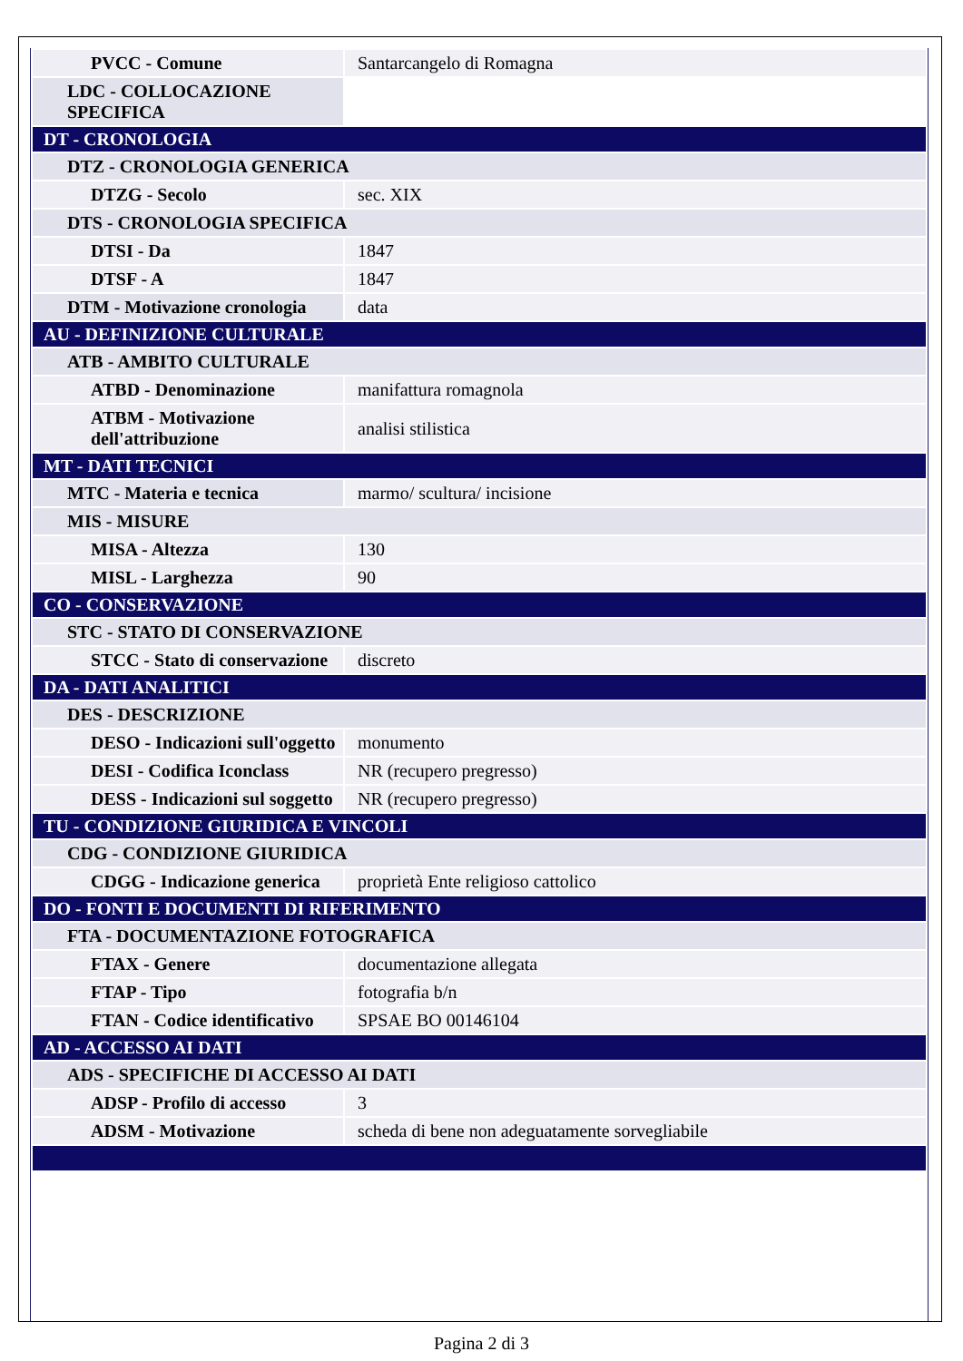| PVCC - Comune | Santarcangelo di Romagna |
| LDC - COLLOCAZIONE SPECIFICA | |
| DT - CRONOLOGIA | |
| DTZ - CRONOLOGIA GENERICA | |
| DTZG - Secolo | sec. XIX |
| DTS - CRONOLOGIA SPECIFICA | |
| DTSI - Da | 1847 |
| DTSF - A | 1847 |
| DTM - Motivazione cronologia | data |
| AU - DEFINIZIONE CULTURALE | |
| ATB - AMBITO CULTURALE | |
| ATBD - Denominazione | manifattura romagnola |
| ATBM - Motivazione dell'attribuzione | analisi stilistica |
| MT - DATI TECNICI | |
| MTC - Materia e tecnica | marmo/ scultura/ incisione |
| MIS - MISURE | |
| MISA - Altezza | 130 |
| MISL - Larghezza | 90 |
| CO - CONSERVAZIONE | |
| STC - STATO DI CONSERVAZIONE | |
| STCC - Stato di conservazione | discreto |
| DA - DATI ANALITICI | |
| DES - DESCRIZIONE | |
| DESO - Indicazioni sull'oggetto | monumento |
| DESI - Codifica Iconclass | NR (recupero pregresso) |
| DESS - Indicazioni sul soggetto | NR (recupero pregresso) |
| TU - CONDIZIONE GIURIDICA E VINCOLI | |
| CDG - CONDIZIONE GIURIDICA | |
| CDGG - Indicazione generica | proprietà Ente religioso cattolico |
| DO - FONTI E DOCUMENTI DI RIFERIMENTO | |
| FTA - DOCUMENTAZIONE FOTOGRAFICA | |
| FTAX - Genere | documentazione allegata |
| FTAP - Tipo | fotografia b/n |
| FTAN - Codice identificativo | SPSAE BO 00146104 |
| AD - ACCESSO AI DATI | |
| ADS - SPECIFICHE DI ACCESSO AI DATI | |
| ADSP - Profilo di accesso | 3 |
| ADSM - Motivazione | scheda di bene non adeguatamente sorvegliabile |
Pagina 2 di 3